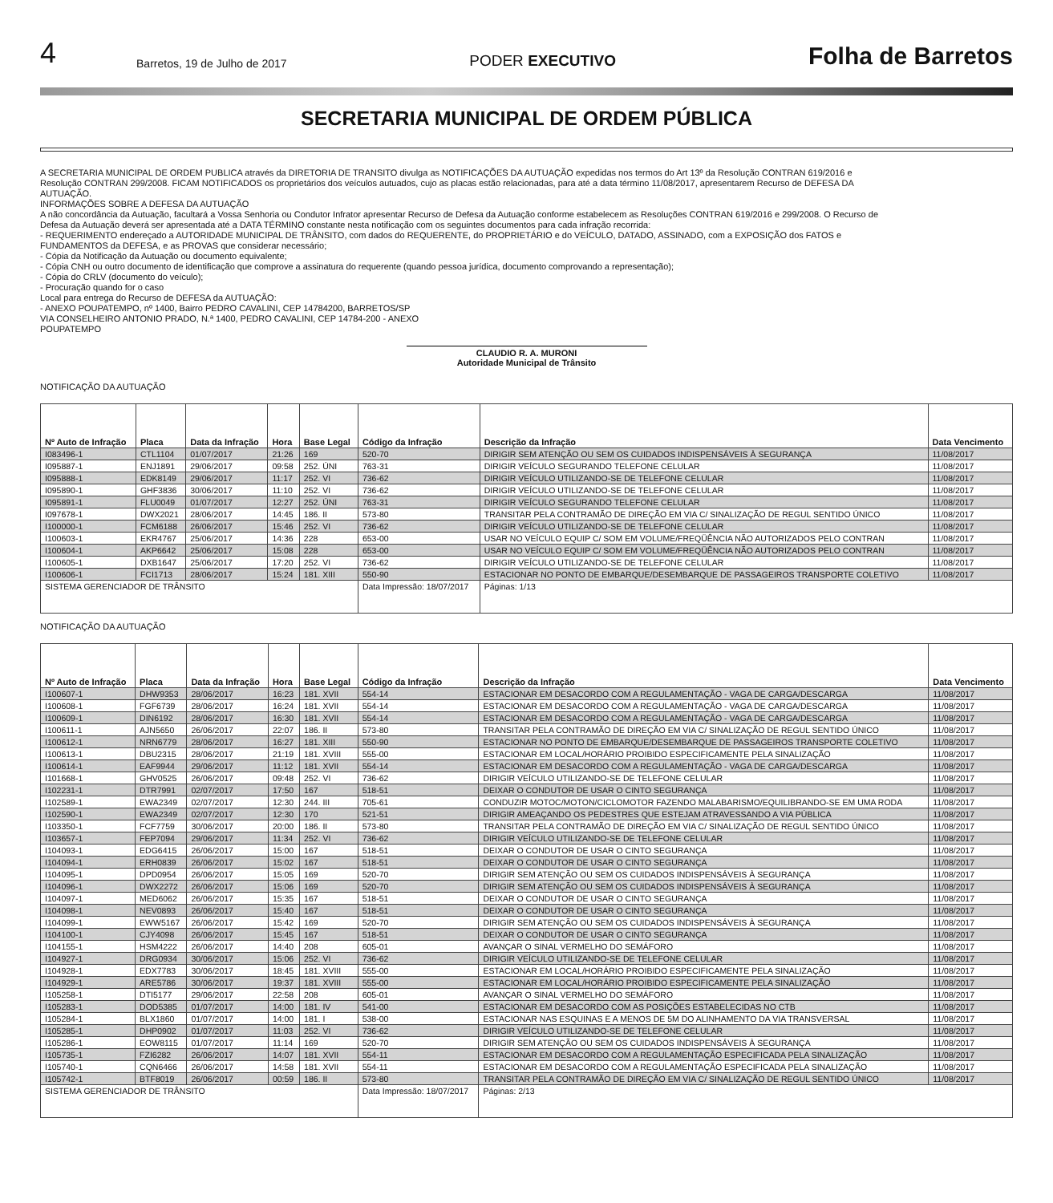4 Barretos, 19 de Julho de 2017 PODER EXECUTIVO Folha de Barretos
SECRETARIA MUNICIPAL DE ORDEM PÚBLICA
A SECRETARIA MUNICIPAL DE ORDEM PUBLICA através da DIRETORIA DE TRANSITO divulga as NOTIFICAÇÕES DA AUTUAÇÃO expedidas nos termos do Art 13º da Resolução CONTRAN 619/2016 e
Resolução CONTRAN 299/2008. FICAM NOTIFICADOS os proprietários dos veículos autuados, cujo as placas estão relacionadas, para até a data término 11/08/2017, apresentarem Recurso de DEFESA DA
AUTUAÇÃO.
INFORMAÇÕES SOBRE A DEFESA DA AUTUAÇÃO
A não concordância da Autuação, facultará a Vossa Senhoria ou Condutor Infrator apresentar Recurso de Defesa da Autuação conforme estabelecem as Resoluções CONTRAN 619/2016 e 299/2008. O Recurso de
Defesa da Autuação deverá ser apresentada até a DATA TÉRMINO constante nesta notificação com os seguintes documentos para cada infração recorrida:
- REQUERIMENTO endereçado a AUTORIDADE MUNICIPAL DE TRÂNSITO, com dados do REQUERENTE, do PROPRIETÁRIO e do VEÍCULO, DATADO, ASSINADO, com a EXPOSIÇÃO dos FATOS e
FUNDAMENTOS da DEFESA, e as PROVAS que considerar necessário;
- Cópia da Notificação da Autuação ou documento equivalente;
- Cópia CNH ou outro documento de identificação que comprove a assinatura do requerente (quando pessoa jurídica, documento comprovando a representação);
- Cópia do CRLV (documento do veículo);
- Procuração quando for o caso
Local para entrega do Recurso de DEFESA da AUTUAÇÃO:
- ANEXO POUPATEMPO, nº 1400, Bairro PEDRO CAVALINI, CEP 14784200, BARRETOS/SP
VIA CONSELHEIRO ANTONIO PRADO, N.ª 1400, PEDRO CAVALINI, CEP 14784-200 - ANEXO
POUPATEMPO
CLAUDIO R. A. MURONI
Autoridade Municipal de Trânsito
NOTIFICAÇÃO DA AUTUAÇÃO
| Nº Auto de Infração | Placa | Data da Infração | Hora | Base Legal | Código da Infração | Descrição da Infração | Data Vencimento |
| --- | --- | --- | --- | --- | --- | --- | --- |
| I083496-1 | CTL1104 | 01/07/2017 | 21:26 | 169 | 520-70 | DIRIGIR SEM ATENÇÃO OU SEM OS CUIDADOS INDISPENSÁVEIS À SEGURANÇA | 11/08/2017 |
| I095887-1 | ENJ1891 | 29/06/2017 | 09:58 | 252. ÚNI | 763-31 | DIRIGIR VEÍCULO SEGURANDO TELEFONE CELULAR | 11/08/2017 |
| I095888-1 | EDK8149 | 29/06/2017 | 11:17 | 252. VI | 736-62 | DIRIGIR VEÍCULO UTILIZANDO-SE DE TELEFONE CELULAR | 11/08/2017 |
| I095890-1 | GHF3836 | 30/06/2017 | 11:10 | 252. VI | 736-62 | DIRIGIR VEÍCULO UTILIZANDO-SE DE TELEFONE CELULAR | 11/08/2017 |
| I095891-1 | FLU0049 | 01/07/2017 | 12:27 | 252. ÚNI | 763-31 | DIRIGIR VEÍCULO SEGURANDO TELEFONE CELULAR | 11/08/2017 |
| I097678-1 | DWX2021 | 28/06/2017 | 14:45 | 186. II | 573-80 | TRANSITAR PELA CONTRAMÃO DE DIREÇÃO EM VIA C/ SINALIZAÇÃO DE REGUL SENTIDO ÚNICO | 11/08/2017 |
| I100000-1 | FCM6188 | 26/06/2017 | 15:46 | 252. VI | 736-62 | DIRIGIR VEÍCULO UTILIZANDO-SE DE TELEFONE CELULAR | 11/08/2017 |
| I100603-1 | EKR4767 | 25/06/2017 | 14:36 | 228 | 653-00 | USAR NO VEÍCULO EQUIP C/ SOM EM VOLUME/FREQÜÊNCIA NÃO AUTORIZADOS PELO CONTRAN | 11/08/2017 |
| I100604-1 | AKP6642 | 25/06/2017 | 15:08 | 228 | 653-00 | USAR NO VEÍCULO EQUIP C/ SOM EM VOLUME/FREQÜÊNCIA NÃO AUTORIZADOS PELO CONTRAN | 11/08/2017 |
| I100605-1 | DXB1647 | 25/06/2017 | 17:20 | 252. VI | 736-62 | DIRIGIR VEÍCULO UTILIZANDO-SE DE TELEFONE CELULAR | 11/08/2017 |
| I100606-1 | FCI1713 | 28/06/2017 | 15:24 | 181. XIII | 550-90 | ESTACIONAR NO PONTO DE EMBARQUE/DESEMBARQUE DE PASSAGEIROS TRANSPORTE COLETIVO | 11/08/2017 |
| SISTEMA GERENCIADOR DE TRÂNSITO | | | | | Data Impressão: 18/07/2017 | Páginas: 1/13 | |
NOTIFICAÇÃO DA AUTUAÇÃO
| Nº Auto de Infração | Placa | Data da Infração | Hora | Base Legal | Código da Infração | Descrição da Infração | Data Vencimento |
| --- | --- | --- | --- | --- | --- | --- | --- |
| I100607-1 | DHW9353 | 28/06/2017 | 16:23 | 181. XVII | 554-14 | ESTACIONAR EM DESACORDO COM A REGULAMENTAÇÃO - VAGA DE CARGA/DESCARGA | 11/08/2017 |
| I100608-1 | FGF6739 | 28/06/2017 | 16:24 | 181. XVII | 554-14 | ESTACIONAR EM DESACORDO COM A REGULAMENTAÇÃO - VAGA DE CARGA/DESCARGA | 11/08/2017 |
| I100609-1 | DIN6192 | 28/06/2017 | 16:30 | 181. XVII | 554-14 | ESTACIONAR EM DESACORDO COM A REGULAMENTAÇÃO - VAGA DE CARGA/DESCARGA | 11/08/2017 |
| I100611-1 | AJN5650 | 26/06/2017 | 22:07 | 186. II | 573-80 | TRANSITAR PELA CONTRAMÃO DE DIREÇÃO EM VIA C/ SINALIZAÇÃO DE REGUL SENTIDO ÚNICO | 11/08/2017 |
| I100612-1 | NRN6779 | 28/06/2017 | 16:27 | 181. XIII | 550-90 | ESTACIONAR NO PONTO DE EMBARQUE/DESEMBARQUE DE PASSAGEIROS TRANSPORTE COLETIVO | 11/08/2017 |
| I100613-1 | DBU2315 | 28/06/2017 | 21:19 | 181. XVIII | 555-00 | ESTACIONAR EM LOCAL/HORÁRIO PROIBIDO ESPECIFICAMENTE PELA SINALIZAÇÃO | 11/08/2017 |
| I100614-1 | EAF9944 | 29/06/2017 | 11:12 | 181. XVII | 554-14 | ESTACIONAR EM DESACORDO COM A REGULAMENTAÇÃO - VAGA DE CARGA/DESCARGA | 11/08/2017 |
| I101668-1 | GHV0525 | 26/06/2017 | 09:48 | 252. VI | 736-62 | DIRIGIR VEÍCULO UTILIZANDO-SE DE TELEFONE CELULAR | 11/08/2017 |
| I102231-1 | DTR7991 | 02/07/2017 | 17:50 | 167 | 518-51 | DEIXAR O CONDUTOR DE USAR O CINTO SEGURANÇA | 11/08/2017 |
| I102589-1 | EWA2349 | 02/07/2017 | 12:30 | 244. III | 705-61 | CONDUZIR MOTOC/MOTON/CICLOMOTOR FAZENDO MALABARISMO/EQUILIBRANDO-SE EM UMA RODA | 11/08/2017 |
| I102590-1 | EWA2349 | 02/07/2017 | 12:30 | 170 | 521-51 | DIRIGIR AMEAÇANDO OS PEDESTRES QUE ESTEJAM ATRAVESSANDO A VIA PÚBLICA | 11/08/2017 |
| I103350-1 | FCF7759 | 30/06/2017 | 20:00 | 186. II | 573-80 | TRANSITAR PELA CONTRAMÃO DE DIREÇÃO EM VIA C/ SINALIZAÇÃO DE REGUL SENTIDO ÚNICO | 11/08/2017 |
| I103657-1 | FEP7094 | 29/06/2017 | 11:34 | 252. VI | 736-62 | DIRIGIR VEÍCULO UTILIZANDO-SE DE TELEFONE CELULAR | 11/08/2017 |
| I104093-1 | EDG6415 | 26/06/2017 | 15:00 | 167 | 518-51 | DEIXAR O CONDUTOR DE USAR O CINTO SEGURANÇA | 11/08/2017 |
| I104094-1 | ERH0839 | 26/06/2017 | 15:02 | 167 | 518-51 | DEIXAR O CONDUTOR DE USAR O CINTO SEGURANÇA | 11/08/2017 |
| I104095-1 | DPD0954 | 26/06/2017 | 15:05 | 169 | 520-70 | DIRIGIR SEM ATENÇÃO OU SEM OS CUIDADOS INDISPENSÁVEIS À SEGURANÇA | 11/08/2017 |
| I104096-1 | DWX2272 | 26/06/2017 | 15:06 | 169 | 520-70 | DIRIGIR SEM ATENÇÃO OU SEM OS CUIDADOS INDISPENSÁVEIS À SEGURANÇA | 11/08/2017 |
| I104097-1 | MED6062 | 26/06/2017 | 15:35 | 167 | 518-51 | DEIXAR O CONDUTOR DE USAR O CINTO SEGURANÇA | 11/08/2017 |
| I104098-1 | NEV0893 | 26/06/2017 | 15:40 | 167 | 518-51 | DEIXAR O CONDUTOR DE USAR O CINTO SEGURANÇA | 11/08/2017 |
| I104099-1 | EWW5167 | 26/06/2017 | 15:42 | 169 | 520-70 | DIRIGIR SEM ATENÇÃO OU SEM OS CUIDADOS INDISPENSÁVEIS À SEGURANÇA | 11/08/2017 |
| I104100-1 | CJY4098 | 26/06/2017 | 15:45 | 167 | 518-51 | DEIXAR O CONDUTOR DE USAR O CINTO SEGURANÇA | 11/08/2017 |
| I104155-1 | HSM4222 | 26/06/2017 | 14:40 | 208 | 605-01 | AVANÇAR O SINAL VERMELHO DO SEMÁFORO | 11/08/2017 |
| I104927-1 | DRG0934 | 30/06/2017 | 15:06 | 252. VI | 736-62 | DIRIGIR VEÍCULO UTILIZANDO-SE DE TELEFONE CELULAR | 11/08/2017 |
| I104928-1 | EDX7783 | 30/06/2017 | 18:45 | 181. XVIII | 555-00 | ESTACIONAR EM LOCAL/HORÁRIO PROIBIDO ESPECIFICAMENTE PELA SINALIZAÇÃO | 11/08/2017 |
| I104929-1 | ARE5786 | 30/06/2017 | 19:37 | 181. XVIII | 555-00 | ESTACIONAR EM LOCAL/HORÁRIO PROIBIDO ESPECIFICAMENTE PELA SINALIZAÇÃO | 11/08/2017 |
| I105258-1 | DTI5177 | 29/06/2017 | 22:58 | 208 | 605-01 | AVANÇAR O SINAL VERMELHO DO SEMÁFORO | 11/08/2017 |
| I105283-1 | DOD5385 | 01/07/2017 | 14:00 | 181. IV | 541-00 | ESTACIONAR EM DESACORDO COM AS POSIÇÕES ESTABELECIDAS NO CTB | 11/08/2017 |
| I105284-1 | BLX1860 | 01/07/2017 | 14:00 | 181. I | 538-00 | ESTACIONAR NAS ESQUINAS E A MENOS DE 5M DO ALINHAMENTO DA VIA TRANSVERSAL | 11/08/2017 |
| I105285-1 | DHP0902 | 01/07/2017 | 11:03 | 252. VI | 736-62 | DIRIGIR VEÍCULO UTILIZANDO-SE DE TELEFONE CELULAR | 11/08/2017 |
| I105286-1 | EOW8115 | 01/07/2017 | 11:14 | 169 | 520-70 | DIRIGIR SEM ATENÇÃO OU SEM OS CUIDADOS INDISPENSÁVEIS À SEGURANÇA | 11/08/2017 |
| I105735-1 | FZI6282 | 26/06/2017 | 14:07 | 181. XVII | 554-11 | ESTACIONAR EM DESACORDO COM A REGULAMENTAÇÃO ESPECIFICADA PELA SINALIZAÇÃO | 11/08/2017 |
| I105740-1 | CQN6466 | 26/06/2017 | 14:58 | 181. XVII | 554-11 | ESTACIONAR EM DESACORDO COM A REGULAMENTAÇÃO ESPECIFICADA PELA SINALIZAÇÃO | 11/08/2017 |
| I105742-1 | BTF8019 | 26/06/2017 | 00:59 | 186. II | 573-80 | TRANSITAR PELA CONTRAMÃO DE DIREÇÃO EM VIA C/ SINALIZAÇÃO DE REGUL SENTIDO ÚNICO | 11/08/2017 |
| SISTEMA GERENCIADOR DE TRÂNSITO | | | | | Data Impressão: 18/07/2017 | Páginas: 2/13 | |